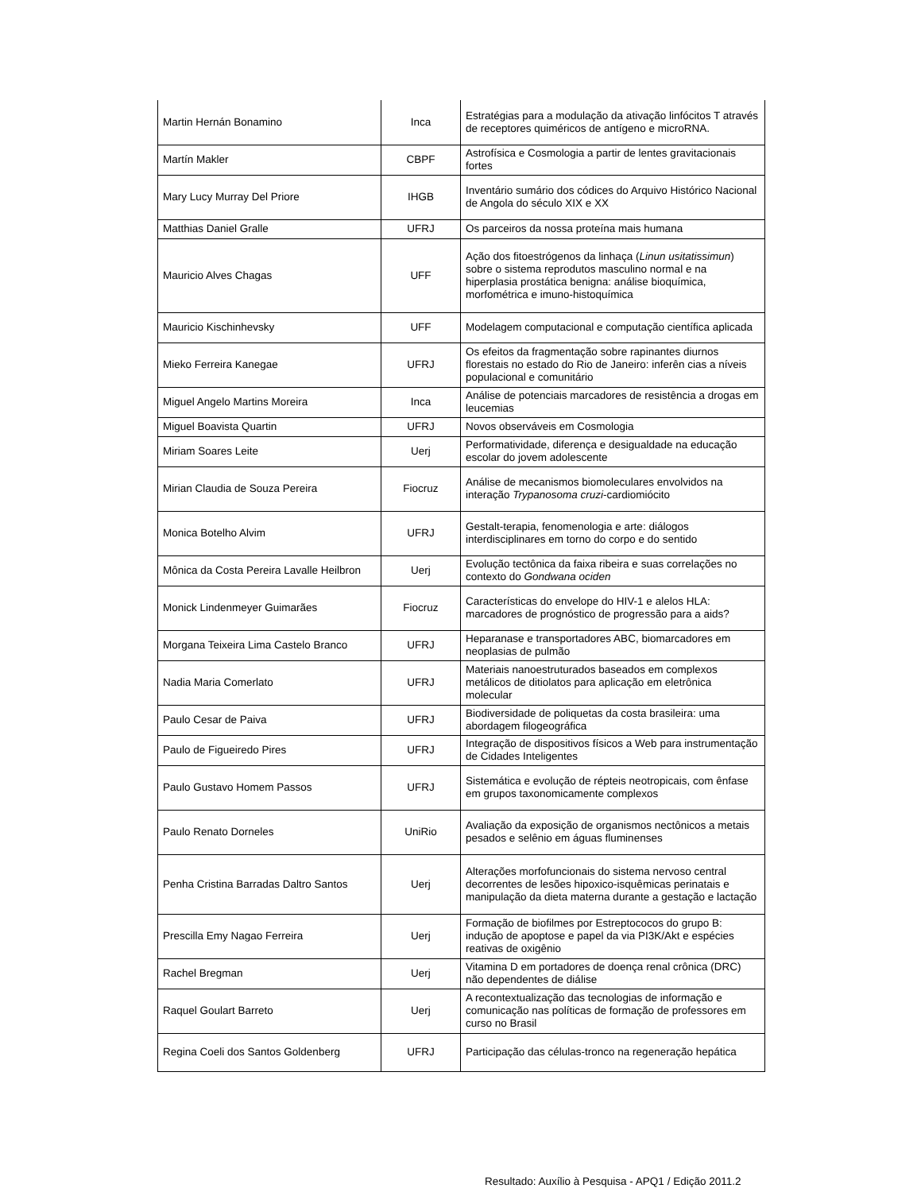| Martin Hernán Bonamino | Inca | Estratégias para a modulação da ativação linfócitos T através de receptores quiméricos de antígeno e microRNA. |
| Martín Makler | CBPF | Astrofísica e Cosmologia a partir de lentes gravitacionais fortes |
| Mary Lucy Murray Del Priore | IHGB | Inventário sumário dos códices do Arquivo Histórico Nacional de Angola do século XIX e XX |
| Matthias Daniel Gralle | UFRJ | Os parceiros da nossa proteína mais humana |
| Mauricio Alves Chagas | UFF | Ação dos fitoestrógenos da linhaça ( Linun usitatissimun ) sobre o sistema reprodutos masculino normal e na hiperplasia prostática benigna: análise bioquímica, morfométrica e imuno-histoquímica |
| Mauricio Kischinhevsky | UFF | Modelagem computacional e computação científica aplicada |
| Mieko Ferreira Kanegae | UFRJ | Os efeitos da fragmentação sobre rapinantes diurnos florestais no estado do Rio de Janeiro: inferên cias a níveis populacional e comunitário |
| Miguel Angelo Martins Moreira | Inca | Análise de potenciais marcadores de resistência a drogas em leucemias |
| Miguel Boavista Quartin | UFRJ | Novos observáveis em Cosmologia |
| Miriam Soares Leite | Uerj | Performatividade, diferença e desigualdade na educação escolar do jovem adolescente |
| Mirian Claudia de Souza Pereira | Fiocruz | Análise de mecanismos biomoleculares envolvidos na interação Trypanosoma cruzi -cardiomiócito |
| Monica Botelho Alvim | UFRJ | Gestalt-terapia, fenomenologia e arte: diálogos interdisciplinares em torno do corpo e do sentido |
| Mônica da Costa Pereira Lavalle Heilbron | Uerj | Evolução tectônica da faixa ribeira e suas correlações no contexto do Gondwana ociden |
| Monick Lindenmeyer Guimarães | Fiocruz | Características do envelope do HIV-1 e alelos HLA: marcadores de prognóstico de progressão para a aids? |
| Morgana Teixeira Lima Castelo Branco | UFRJ | Heparanase e transportadores ABC, biomarcadores em neoplasias de pulmão |
| Nadia Maria Comerlato | UFRJ | Materiais nanoestruturados baseados em complexos metálicos de ditiolatos para aplicação em eletrônica molecular |
| Paulo Cesar de Paiva | UFRJ | Biodiversidade de poliquetas da costa brasileira: uma abordagem filogeográfica |
| Paulo de Figueiredo Pires | UFRJ | Integração de dispositivos físicos a Web para instrumentação de Cidades Inteligentes |
| Paulo Gustavo Homem Passos | UFRJ | Sistemática e evolução de répteis neotropicais, com ênfase em grupos taxonomicamente complexos |
| Paulo Renato Dorneles | UniRio | Avaliação da exposição de organismos nectônicos a metais pesados e selênio em águas fluminenses |
| Penha Cristina Barradas Daltro Santos | Uerj | Alterações morfofuncionais do sistema nervoso central decorrentes de lesões hipoxico-isquêmicas perinatais e manipulação da dieta materna durante a gestação e lactação |
| Prescilla Emy Nagao Ferreira | Uerj | Formação de biofilmes por Estreptococos do grupo B: indução de apoptose e papel da via PI3K/Akt e espécies reativas de oxigênio |
| Rachel Bregman | Uerj | Vitamina D em portadores de doença renal crônica (DRC) não dependentes de diálise |
| Raquel Goulart Barreto | Uerj | A recontextualização das tecnologias de informação e comunicação nas políticas de formação de professores em curso no Brasil |
| Regina Coeli dos Santos Goldenberg | UFRJ | Participação das células-tronco na regeneração hepática |
Resultado: Auxílio à Pesquisa - APQ1 / Edição 2011.2